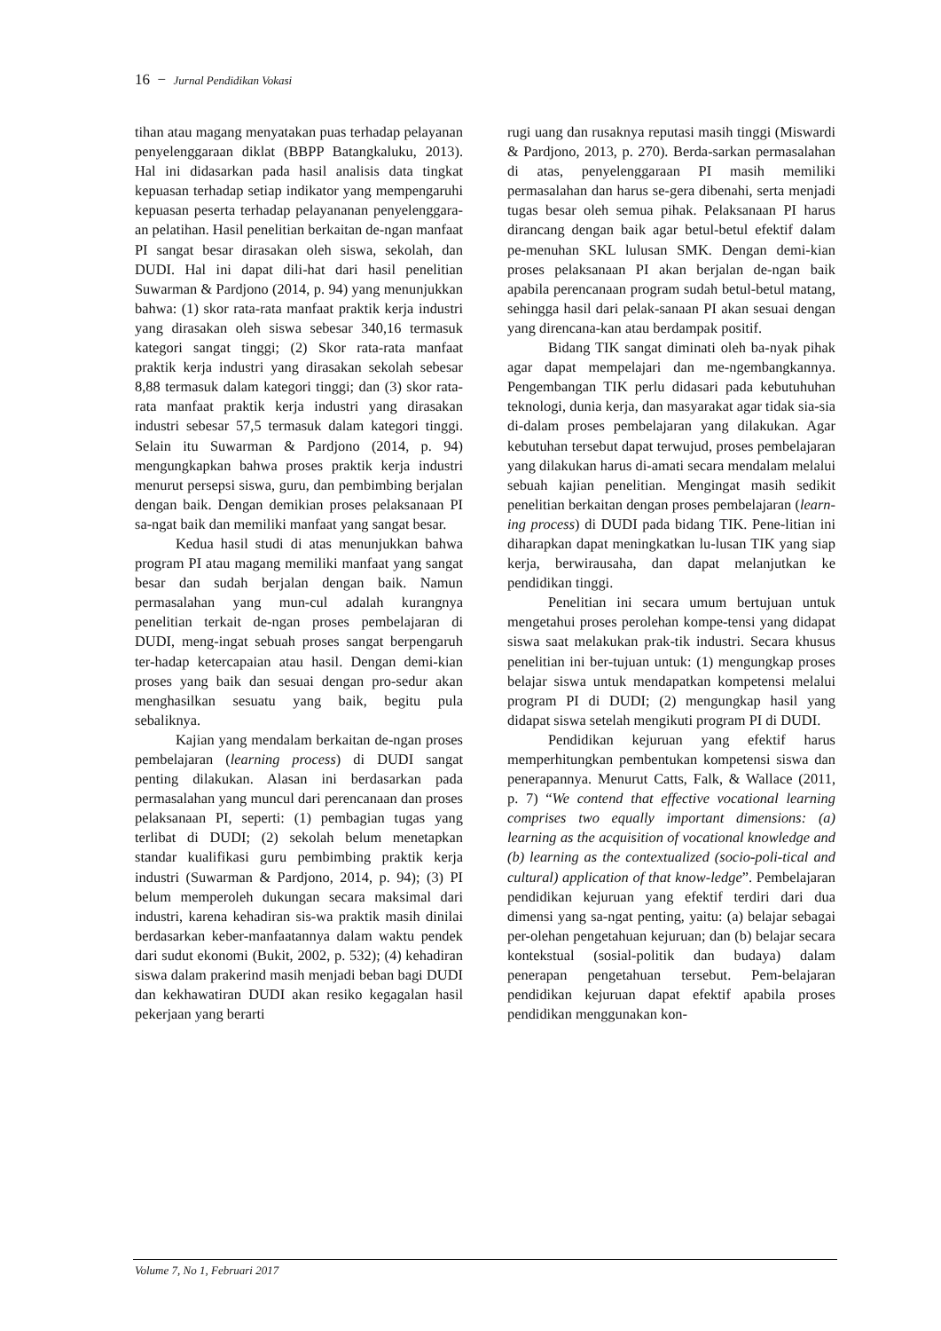16 − Jurnal Pendidikan Vokasi
tihan atau magang menyatakan puas terhadap pelayanan penyelenggaraan diklat (BBPP Batangkaluku, 2013). Hal ini didasarkan pada hasil analisis data tingkat kepuasan terhadap setiap indikator yang mempengaruhi kepuasan peserta terhadap pelayananan penyelenggara-an pelatihan. Hasil penelitian berkaitan de-ngan manfaat PI sangat besar dirasakan oleh siswa, sekolah, dan DUDI. Hal ini dapat dili-hat dari hasil penelitian Suwarman & Pardjono (2014, p. 94) yang menunjukkan bahwa: (1) skor rata-rata manfaat praktik kerja industri yang dirasakan oleh siswa sebesar 340,16 termasuk kategori sangat tinggi; (2) Skor rata-rata manfaat praktik kerja industri yang dirasakan sekolah sebesar 8,88 termasuk dalam kategori tinggi; dan (3) skor rata-rata manfaat praktik kerja industri yang dirasakan industri sebesar 57,5 termasuk dalam kategori tinggi. Selain itu Suwarman & Pardjono (2014, p. 94) mengungkapkan bahwa proses praktik kerja industri menurut persepsi siswa, guru, dan pembimbing berjalan dengan baik. Dengan demikian proses pelaksanaan PI sa-ngat baik dan memiliki manfaat yang sangat besar.
Kedua hasil studi di atas menunjukkan bahwa program PI atau magang memiliki manfaat yang sangat besar dan sudah berjalan dengan baik. Namun permasalahan yang mun-cul adalah kurangnya penelitian terkait de-ngan proses pembelajaran di DUDI, meng-ingat sebuah proses sangat berpengaruh ter-hadap ketercapaian atau hasil. Dengan demi-kian proses yang baik dan sesuai dengan pro-sedur akan menghasilkan sesuatu yang baik, begitu pula sebaliknya.
Kajian yang mendalam berkaitan de-ngan proses pembelajaran (learning process) di DUDI sangat penting dilakukan. Alasan ini berdasarkan pada permasalahan yang muncul dari perencanaan dan proses pelaksanaan PI, seperti: (1) pembagian tugas yang terlibat di DUDI; (2) sekolah belum menetapkan standar kualifikasi guru pembimbing praktik kerja industri (Suwarman & Pardjono, 2014, p. 94); (3) PI belum memperoleh dukungan secara maksimal dari industri, karena kehadiran sis-wa praktik masih dinilai berdasarkan keber-manfaatannya dalam waktu pendek dari sudut ekonomi (Bukit, 2002, p. 532); (4) kehadiran siswa dalam prakerind masih menjadi beban bagi DUDI dan kekhawatiran DUDI akan resiko kegagalan hasil pekerjaan yang berarti
rugi uang dan rusaknya reputasi masih tinggi (Miswardi & Pardjono, 2013, p. 270). Berda-sarkan permasalahan di atas, penyelenggaraan PI masih memiliki permasalahan dan harus se-gera dibenahi, serta menjadi tugas besar oleh semua pihak. Pelaksanaan PI harus dirancang dengan baik agar betul-betul efektif dalam pe-menuhan SKL lulusan SMK. Dengan demi-kian proses pelaksanaan PI akan berjalan de-ngan baik apabila perencanaan program sudah betul-betul matang, sehingga hasil dari pelak-sanaan PI akan sesuai dengan yang direncana-kan atau berdampak positif.
Bidang TIK sangat diminati oleh ba-nyak pihak agar dapat mempelajari dan me-ngembangkannya. Pengembangan TIK perlu didasari pada kebutuhuhan teknologi, dunia kerja, dan masyarakat agar tidak sia-sia di-dalam proses pembelajaran yang dilakukan. Agar kebutuhan tersebut dapat terwujud, proses pembelajaran yang dilakukan harus di-amati secara mendalam melalui sebuah kajian penelitian. Mengingat masih sedikit penelitian berkaitan dengan proses pembelajaran (learn-ing process) di DUDI pada bidang TIK. Pene-litian ini diharapkan dapat meningkatkan lu-lusan TIK yang siap kerja, berwirausaha, dan dapat melanjutkan ke pendidikan tinggi.
Penelitian ini secara umum bertujuan untuk mengetahui proses perolehan kompe-tensi yang didapat siswa saat melakukan prak-tik industri. Secara khusus penelitian ini ber-tujuan untuk: (1) mengungkap proses belajar siswa untuk mendapatkan kompetensi melalui program PI di DUDI; (2) mengungkap hasil yang didapat siswa setelah mengikuti program PI di DUDI.
Pendidikan kejuruan yang efektif harus memperhitungkan pembentukan kompetensi siswa dan penerapannya. Menurut Catts, Falk, & Wallace (2011, p. 7) “We contend that effective vocational learning comprises two equally important dimensions: (a) learning as the acquisition of vocational knowledge and (b) learning as the contextualized (socio-poli-tical and cultural) application of that know-ledge”. Pembelajaran pendidikan kejuruan yang efektif terdiri dari dua dimensi yang sa-ngat penting, yaitu: (a) belajar sebagai per-olehan pengetahuan kejuruan; dan (b) belajar secara kontekstual (sosial-politik dan budaya) dalam penerapan pengetahuan tersebut. Pem-belajaran pendidikan kejuruan dapat efektif apabila proses pendidikan menggunakan kon-
Volume 7, No 1, Februari 2017